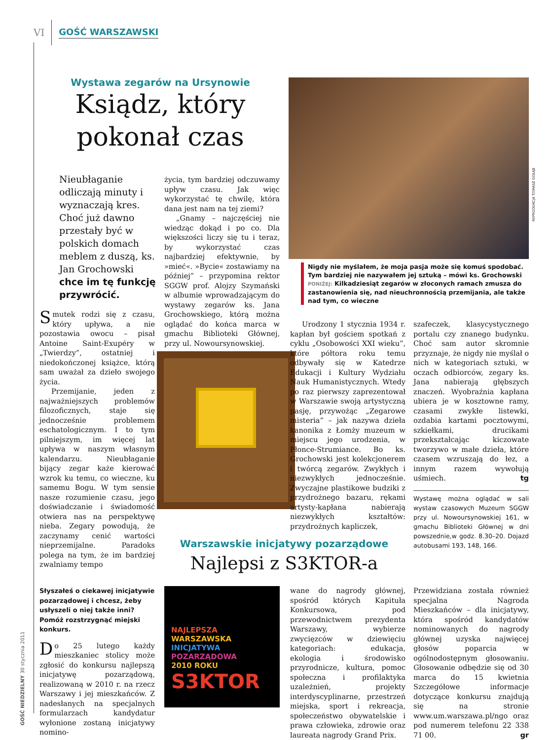VI GOŚĆ WARSZAWSKI
GOŚĆ NIEDZIELNY 30 stycznia 2011
Wystawa zegarów na Ursynowie
Ksiądz, który pokonał czas
REPRODUKCJA TOMASZ GOŁĄB
Nieubłaganie odliczają minuty i wyznaczają kres. Choć już dawno przestały być w polskich domach meblem z duszą, ks. Jan Grochowski chce im tę funkcję przywrócić.
Smutek rodzi się z czasu, który upływa, a nie pozostawia owocu – pisał Antoine Saint-Exupéry w „Twierdzy”, ostatniej i niedokończonej książce, którą sam uważał za dzieło swojego życia.
Przemijanie, jeden z najważniejszych problemów filozoficznych, staje się jednocześnie problemem eschatologicznym. I to tym pilniejszym, im więcej lat upływa w naszym własnym kalendarzu. Nieubłaganie bijący zegar każe kierować wzrok ku temu, co wieczne, ku samemu Bogu. W tym sensie nasze rozumienie czasu, jego doświadczanie i świadomość otwiera nas na perspektywę nieba. Zegary powodują, że zaczynamy cenić wartości nieprzemijalne. Paradoks polega na tym, że im bardziej zwalniamy tempo
życia, tym bardziej odczuwamy upływ czasu. Jak więc wykorzystać tę chwilę, która dana jest nam na tej ziemi?
„Gnamy – najczęściej nie wiedząc dokąd i po co. Dla większości liczy się tu i teraz, by wykorzystać czas najbardziej efektywnie, by »mieć«. »Bycie« zostawiamy na później” – przypomina rektor SGGW prof. Alojzy Szymański w albumie wprowadzającym do wystawy zegarów ks. Jana Grochowskiego, którą można oglądać do końca marca w gmachu Biblioteki Głównej, przy ul. Nowoursynowskiej.
Nigdy nie myślałem, że moja pasja może się komuś spodobać. Tym bardziej nie nazywałem jej sztuką – mówi ks. Grochowski
PONIŻEJ: Kilkadziesiąt zegarów w złoconych ramach zmusza do zastanowienia się, nad nieuchronnością przemijania, ale także nad tym, co wieczne
Urodzony 1 stycznia 1934 r. kapłan był gościem spotkań z cyklu „Osobowości XXI wieku”, które półtora roku temu odbywały się w Katedrze Edukacji i Kultury Wydziału Nauk Humanistycznych. Wtedy po raz pierwszy zaprezentował w Warszawie swoją artystyczną pasję, przywożąc „Zegarowe misteria” – jak nazywa dzieła kanonika z Łomży muzeum w miejscu jego urodzenia, w Płonce-Strumiance. Bo ks. Grochowski jest kolekcjonerem i twórcą zegarów. Zwykłych i niezwykłych jednocześnie. Zwyczajne plastikowe budziki z przydrożnego bazaru, rękami artysty-kapłana nabierają niezwykłych kształtów: przydrożnych kapliczek,
szafeczek, klasycystycznego portalu czy znanego budynku. Choć sam autor skromnie przyznaje, że nigdy nie myślał o nich w kategoriach sztuki, w oczach odbiorców, zegary ks. Jana nabierają głębszych znaczeń. Wyobraźnia kapłana ubiera je w kosztowne ramy, czasami zwykłe listewki, ozdabia kartami pocztowymi, szkiełkami, drucikami przekształcając kiczowate tworzywo w małe dzieła, które czasem wzruszają do łez, a innym razem wywołują uśmiech. tg
Wystawę można oglądać w sali wystaw czasowych Muzeum SGGW przy ul. Nowoursynowskiej 161, w gmachu Biblioteki Głównej w dni powszednie,w godz. 8.30–20. Dojazd autobusami 193, 148, 166.
Warszawskie inicjatywy pozarządowe
Najlepsi z S3KTOR-a
Słyszałeś o ciekawej inicjatywie pozarządowej i chcesz, żeby usłyszeli o niej także inni? Pomóż rozstrzygnąć miejski konkurs.
Do 25 lutego każdy mieszkaniec stolicy może zgłosić do konkursu najlepszą inicjatywę pozarządową, realizowaną w 2010 r. na rzecz Warszawy i jej mieszkańców. Z nadesłanych na specjalnych formularzach kandydatur wyłonione zostaną inicjatywy nomino-
NAJLEPSZA
WARSZAWSKA
INICJATYWA
POZARZĄDOWA
2010 ROKU
S3KTOR
wane do nagrody głównej, spośród których Kapituła Konkursowa, pod przewodnictwem prezydenta Warszawy, wybierze zwycięzców w dziewięciu kategoriach: edukacja, ekologia i środowisko przyrodnicze, kultura, pomoc społeczna i profilaktyka uzależnień, projekty interdyscyplinarne, przestrzeń miejska, sport i rekreacja, społeczeństwo obywatelskie i prawa człowieka, zdrowie oraz laureata nagrody Grand Prix.
Przewidziana została również specjalna Nagroda Mieszkańców – dla inicjatywy, która spośród kandydatów nominowanych do nagrody głównej uzyska najwięcej głosów poparcia w ogólnodostępnym głosowaniu. Głosowanie odbędzie się od 30 marca do 15 kwietnia Szczegółowe informacje dotyczące konkursu znajdują się na stronie www.um.warszawa.pl/ngo oraz pod numerem telefonu 22 338 71 00. gr